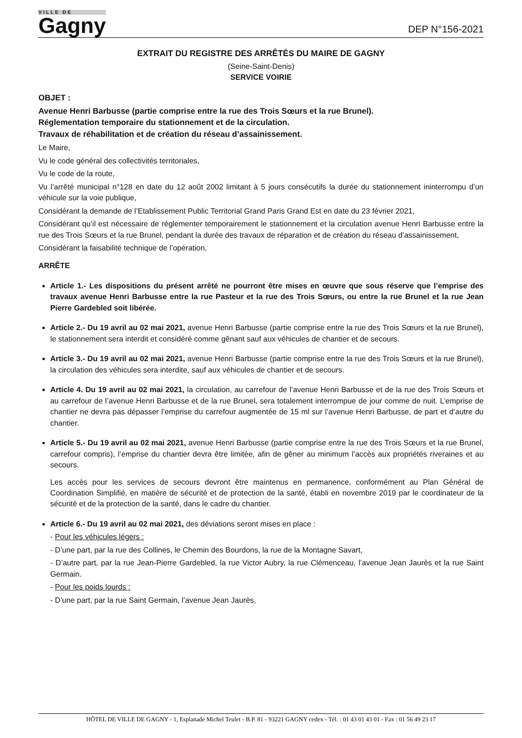VILLE DE
Gagny
DEP N°156-2021
EXTRAIT DU REGISTRE DES ARRÊTÉS DU MAIRE DE GAGNY
(Seine-Saint-Denis)
SERVICE VOIRIE
OBJET :
Avenue Henri Barbusse (partie comprise entre la rue des Trois Sœurs et la rue Brunel).
Réglementation temporaire du stationnement et de la circulation.
Travaux de réhabilitation et de création du réseau d’assainissement.
Le Maire,
Vu le code général des collectivités territoriales,
Vu le code de la route,
Vu l’arrêté municipal n°128 en date du 12 août 2002 limitant à 5 jours consécutifs la durée du stationnement ininterrompu d’un véhicule sur la voie publique,
Considérant la demande de l’Etablissement Public Territorial Grand Paris Grand Est en date du 23 février 2021,
Considérant qu’il est nécessaire de réglementer temporairement le stationnement et la circulation avenue Henri Barbusse entre la rue des Trois Sœurs et la rue Brunel, pendant la durée des travaux de réparation et de création du réseau d’assainissement,
Considérant la faisabilité technique de l’opération,
ARRÊTE
Article 1.- Les dispositions du présent arrêté ne pourront être mises en œuvre que sous réserve que l’emprise des travaux avenue Henri Barbusse entre la rue Pasteur et la rue des Trois Sœurs, ou entre la rue Brunel et la rue Jean Pierre Gardebled soit libérée.
Article 2.- Du 19 avril au 02 mai 2021, avenue Henri Barbusse (partie comprise entre la rue des Trois Sœurs et la rue Brunel), le stationnement sera interdit et considéré comme gênant sauf aux véhicules de chantier et de secours.
Article 3.- Du 19 avril au 02 mai 2021, avenue Henri Barbusse (partie comprise entre la rue des Trois Sœurs et la rue Brunel), la circulation des véhicules sera interdite, sauf aux véhicules de chantier et de secours.
Article 4. Du 19 avril au 02 mai 2021, la circulation, au carrefour de l’avenue Henri Barbusse et de la rue des Trois Sœurs et au carrefour de l’avenue Henri Barbusse et de la rue Brunel, sera totalement interrompue de jour comme de nuit. L’emprise de chantier ne devra pas dépasser l’emprise du carrefour augmentée de 15 ml sur l’avenue Henri Barbusse, de part et d’autre du chantier.
Article 5.- Du 19 avril au 02 mai 2021, avenue Henri Barbusse (partie comprise entre la rue des Trois Sœurs et la rue Brunel, carrefour compris), l’emprise du chantier devra être limitée, afin de gêner au minimum l’accès aux propriétés riveraines et au secours.
Les accès pour les services de secours devront être maintenus en permanence, conformément au Plan Général de Coordination Simplifié, en matière de sécurité et de protection de la santé, établi en novembre 2019 par le coordinateur de la sécurité et de la protection de la santé, dans le cadre du chantier.
Article 6.- Du 19 avril au 02 mai 2021, des déviations seront mises en place :
- Pour les véhicules légers :
- D’une part, par la rue des Collines, le Chemin des Bourdons, la rue de la Montagne Savart,
- D’autre part, par la rue Jean-Pierre Gardebled, la rue Victor Aubry, la rue Clémenceau, l’avenue Jean Jaurès et la rue Saint Germain.
- Pour les poids lourds :
- D’une part, par la rue Saint Germain, l’avenue Jean Jaurès,
HÔTEL DE VILLE DE GAGNY - 1, Esplanade Michel Teulet - B.P. 81 - 93221 GAGNY cedex - Tél. : 01 43 01 43 01 - Fax : 01 56 49 23 17